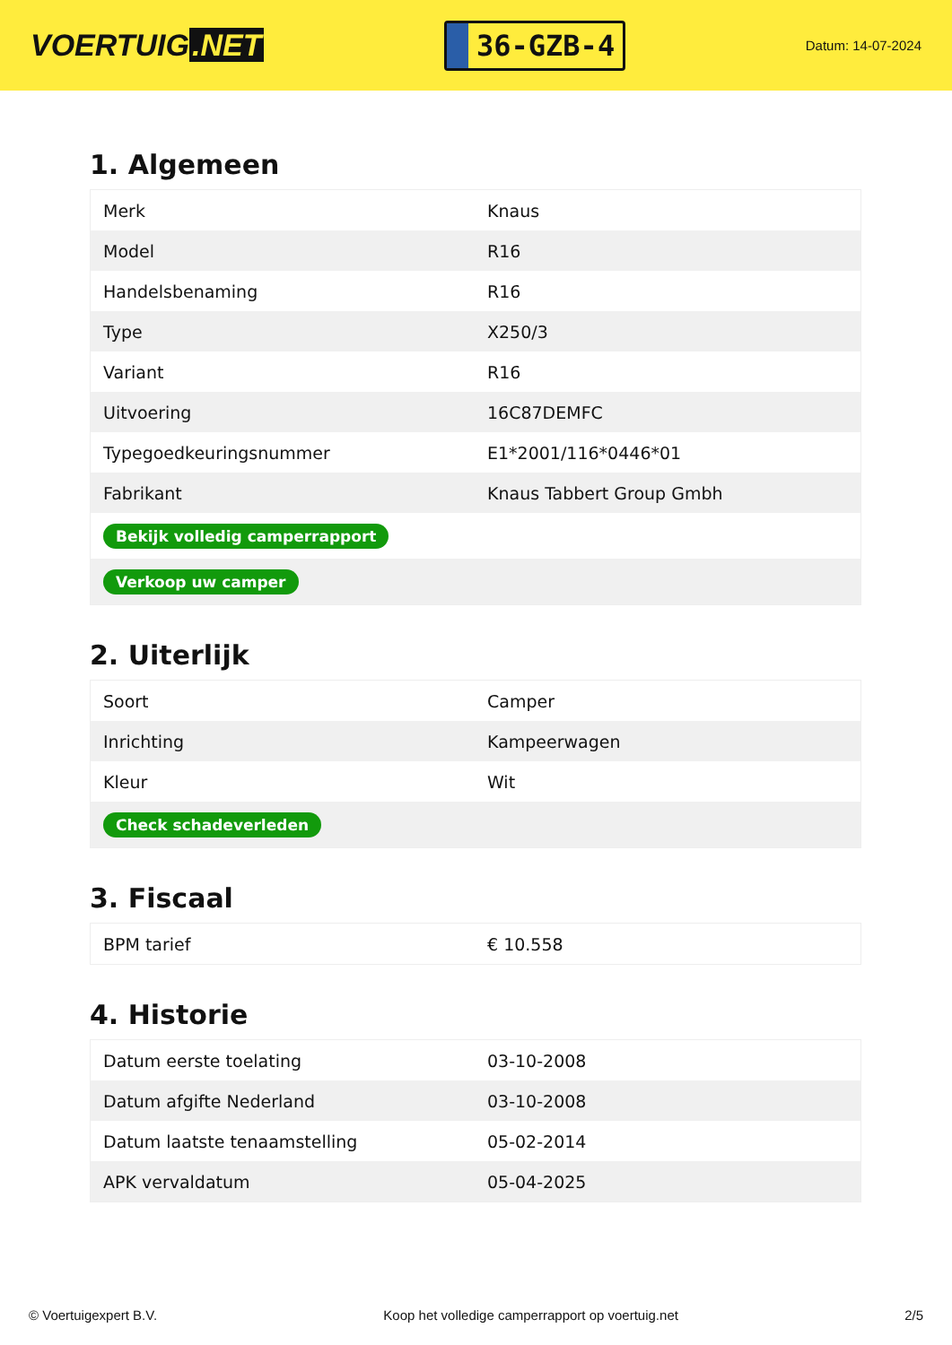VOERTUIG.NET
36-GZB-4
Datum: 14-07-2024
1. Algemeen
| Merk | Knaus |
| Model | R16 |
| Handelsbenaming | R16 |
| Type | X250/3 |
| Variant | R16 |
| Uitvoering | 16C87DEMFC |
| Typegoedkeuringsnummer | E1*2001/116*0446*01 |
| Fabrikant | Knaus Tabbert Group Gmbh |
| Bekijk volledig camperrapport | |
| Verkoop uw camper | |
2. Uiterlijk
| Soort | Camper |
| Inrichting | Kampeerwagen |
| Kleur | Wit |
| Check schadeverleden | |
3. Fiscaal
| BPM tarief | € 10.558 |
4. Historie
| Datum eerste toelating | 03-10-2008 |
| Datum afgifte Nederland | 03-10-2008 |
| Datum laatste tenaamstelling | 05-02-2014 |
| APK vervaldatum | 05-04-2025 |
© Voertuigexpert B.V. Koop het volledige camperrapport op voertuig.net 2/5